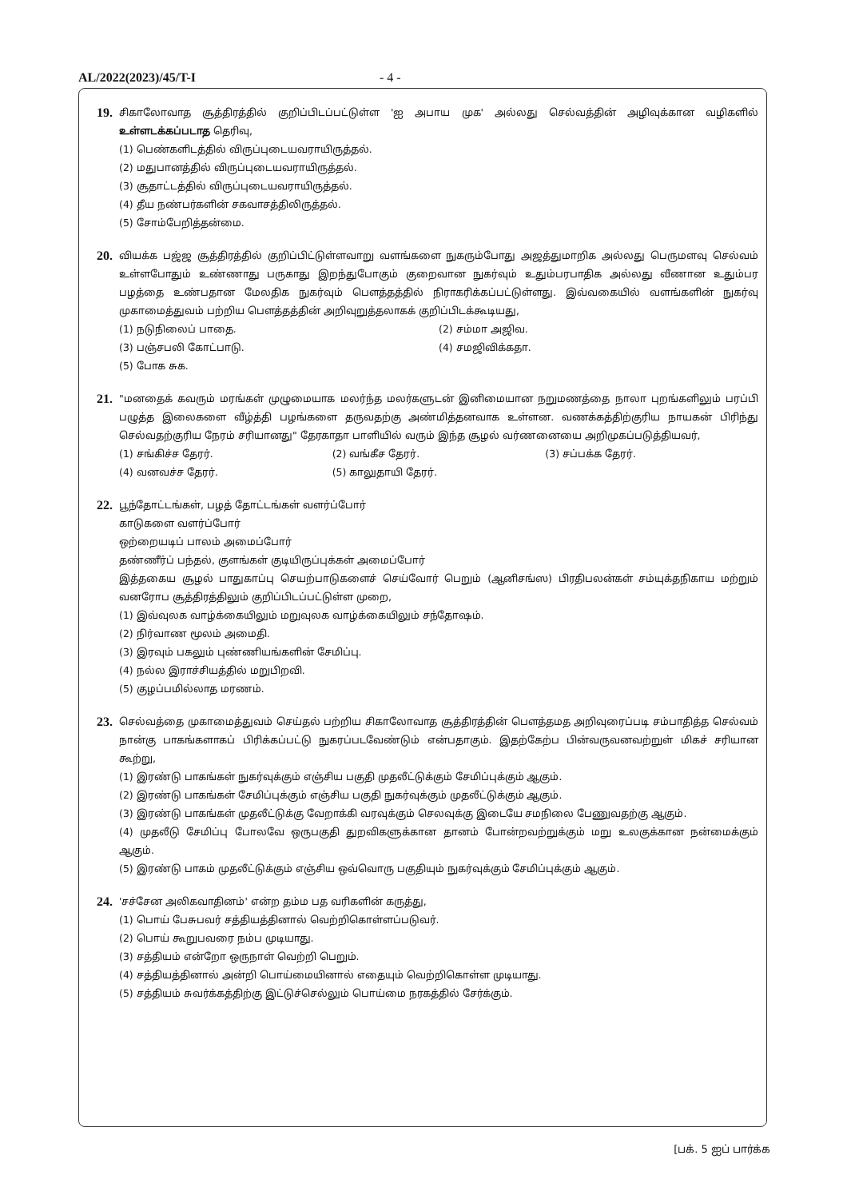AL/2022(2023)/45/T-I - 4 -
19.
சிகாலோவாத சூத்திரத்தில் குறிப்பிடப்பட்டுள்ள 'ஐ அபாய முக' அல்லது செல்வத்தின் அழிவுக்கான வழிகளில் உள்ளடக்கப்படாத தெரிவு,
(1) பெண்களிடத்தில் விருப்புடையவராயிருத்தல்.
(2) மதுபானத்தில் விருப்புடையவராயிருத்தல்.
(3) சூதாட்டத்தில் விருப்புடையவராயிருத்தல்.
(4) தீய நண்பர்களின் சகவாசத்திலிருத்தல்.
(5) சோம்பேறித்தன்மை.
20.
வியக்க பஜ்ஜ சூத்திரத்தில் குறிப்பிட்டுள்ளவாறு வளங்களை நுகரும்போது அஜத்துமாறிக அல்லது பெருமளவு செல்வம் உள்ளபோதும் உண்ணாது பருகாது இறந்துபோகும் குறைவான நுகர்வும் உதும்பரபாதிக அல்லது வீணான உதும்பர பழத்தை உண்பதான மேலதிக நுகர்வும் பௌத்தத்தில் நிராகரிக்கப்பட்டுள்ளது. இவ்வகையில் வளங்களின் நுகர்வு முகாமைத்துவம் பற்றிய பௌத்தத்தின் அறிவுறுத்தலாகக் குறிப்பிடக்கூடியது,
(1) நடுநிலைப் பாதை. (2) சம்மா அஜிவ.
(3) பஞ்சபலி கோட்பாடு. (4) சமஜிவிக்கதா.
(5) போக சுக.
21.
"மனதைக் கவரும் மரங்கள் முழுமையாக மலர்ந்த மலர்களுடன் இனிமையான நறுமணத்தை நாலா புறங்களிலும் பரப்பி பழுத்த இலைகளை வீழ்த்தி பழங்களை தருவதற்கு அண்மித்தனவாக உள்ளன. வணக்கத்திற்குரிய நாயகன் பிரிந்து செல்வதற்குரிய நேரம் சரியானது" தேரகாதா பாளியில் வரும் இந்த சூழல் வர்ணனையை அறிமுகப்படுத்தியவர்,
(1) சங்கிச்ச தேரர். (2) வங்கீச தேரர். (3) சப்பக்க தேரர்.
(4) வனவச்ச தேரர். (5) காலுதாயி தேரர்.
22.
பூந்தோட்டங்கள், பழத் தோட்டங்கள் வளர்ப்போர்
காடுகளை வளர்ப்போர்
ஒற்றையடிப் பாலம் அமைப்போர்
தண்ணீர்ப் பந்தல், குளங்கள் குடியிருப்புக்கள் அமைப்போர்
இத்தகைய சூழல் பாதுகாப்பு செயற்பாடுகளைச் செய்வோர் பெறும் (ஆனிசங்ஸ) பிரதிபலன்கள் சம்யுக்தநிகாய மற்றும் வனரோப சூத்திரத்திலும் குறிப்பிடப்பட்டுள்ள முறை,
(1) இவ்வுலக வாழ்க்கையிலும் மறுவுலக வாழ்க்கையிலும் சந்தோஷம்.
(2) நிர்வாண மூலம் அமைதி.
(3) இரவும் பகலும் புண்ணியங்களின் சேமிப்பு.
(4) நல்ல இராச்சியத்தில் மறுபிறவி.
(5) குழப்பமில்லாத மரணம்.
23.
செல்வத்தை முகாமைத்துவம் செய்தல் பற்றிய சிகாலோவாத சூத்திரத்தின் பௌத்தமத அறிவுரைப்படி சம்பாதித்த செல்வம் நான்கு பாகங்களாகப் பிரிக்கப்பட்டு நுகரப்படவேண்டும் என்பதாகும். இதற்கேற்ப பின்வருவனவற்றுள் மிகச் சரியான கூற்று,
(1) இரண்டு பாகங்கள் நுகர்வுக்கும் எஞ்சிய பகுதி முதலீட்டுக்கும் சேமிப்புக்கும் ஆகும்.
(2) இரண்டு பாகங்கள் சேமிப்புக்கும் எஞ்சிய பகுதி நுகர்வுக்கும் முதலீட்டுக்கும் ஆகும்.
(3) இரண்டு பாகங்கள் முதலீட்டுக்கு வேறாக்கி வரவுக்கும் செலவுக்கு இடையே சமநிலை பேணுவதற்கு ஆகும்.
(4) முதலீடு சேமிப்பு போலவே ஒருபகுதி துறவிகளுக்கான தானம் போன்றவற்றுக்கும் மறு உலகுக்கான நன்மைக்கும் ஆகும்.
(5) இரண்டு பாகம் முதலீட்டுக்கும் எஞ்சிய ஒவ்வொரு பகுதியும் நுகர்வுக்கும் சேமிப்புக்கும் ஆகும்.
24.
'சச்சேன அலிகவாதினம்' என்ற தம்ம பத வரிகளின் கருத்து,
(1) பொய் பேசுபவர் சத்தியத்தினால் வெற்றிகொள்ளப்படுவர்.
(2) பொய் கூறுபவரை நம்ப முடியாது.
(3) சத்தியம் என்றோ ஒருநாள் வெற்றி பெறும்.
(4) சத்தியத்தினால் அன்றி பொய்மையினால் எதையும் வெற்றிகொள்ள முடியாது.
(5) சத்தியம் சுவர்க்கத்திற்கு இட்டுச்செல்லும் பொய்மை நரகத்தில் சேர்க்கும்.
[பக். 5 ஐப் பார்க்க